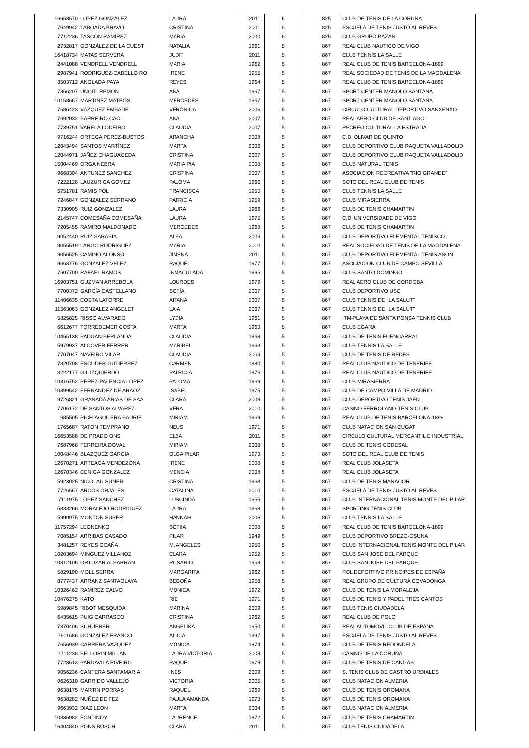| 16653570 | LÓPEZ GONZÁLEZ | LAURA | 2011 | 6 | 825 | CLUB DE TENIS DE LA CORUÑA |
| 7649942 | TABOADA BRAVO | CRISTINA | 2001 | 6 | 825 | ESCUELA DE TENIS JUSTO AL REVES |
| 7712236 | TASCÓN RAMÍREZ | MARÍA | 2000 | 6 | 825 | CLUB GRUPO BAZAN |
| 2732817 | GONZÁLEZ DE LA CUEST | NATALIA | 1961 | 5 | 867 | REAL CLUB NAUTICO DE VIGO |
| 16418734 | MATAS SERVERA | JUDIT | 2011 | 5 | 867 | CLUB TENNIS LA SALLE |
| 2441088 | VENDRELL VENDRELL | MARIA | 1962 | 5 | 867 | REAL CLUB DE TENIS BARCELONA-1899 |
| 2987941 | RODRIGUEZ-CABELLO RO | IRENE | 1955 | 5 | 867 | REAL SOCIEDAD DE TENIS DE LA MAGDALENA |
| 3503712 | ANGLADA PAYA | REYES | 1964 | 5 | 867 | REAL CLUB DE TENIS BARCELONA-1899 |
| 7366207 | UNCITI REMON | ANA | 1967 | 5 | 867 | SPORT CENTER MANOLO SANTANA |
| 10158667 | MARTINEZ MATEOS | MERCEDES | 1967 | 5 | 867 | SPORT CENTER MANOLO SANTANA |
| 7686423 | VÁZQUEZ EMBADE | VERÓNICA | 2006 | 5 | 867 | CIRCULO CULTURAL DEPORTIVO SANXENXO |
| 7692032 | BARREIRO CAO | ANA | 2007 | 5 | 867 | REAL AERO-CLUB DE SANTIAGO |
| 7739751 | VARELA LODEIRO | CLAUDIA | 2007 | 5 | 867 | RECREO CULTURAL LA ESTRADA |
| 9716244 | ORTEGA PEREZ-BUSTOS | ARANCHA | 2008 | 5 | 867 | C.D. OLIVAR DE QUINTO |
| 12043494 | SANTOS MARTÍNEZ | MARTA | 2006 | 5 | 867 | CLUB DEPORTIVO CLUB RAQUETA VALLADOLID |
| 12044971 | JÁÑEZ CHAGUACEDA | CRISTINA | 2007 | 5 | 867 | CLUB DEPORTIVO CLUB RAQUETA VALLADOLID |
| 15004469 | ORGA NEBRA | MARIA PIA | 2008 | 5 | 867 | CLUB NATURAL TENIS |
| 9668304 | ANTUNEZ SANCHEZ | CRISTINA | 2007 | 5 | 867 | ASOCIACION RECREATIVA "RIO GRANDE" |
| 7222128 | LAUZURICA GOMEZ | PALOMA | 1960 | 5 | 867 | SOTO DEL REAL CLUB DE TENIS |
| 5751781 | RAMIS POL | FRANCISCA | 1950 | 5 | 867 | CLUB TENNIS LA SALLE |
| 7246847 | GONZALEZ SERRANO | PATRICIA | 1959 | 5 | 867 | CLUB MIRASIERRA |
| 7330905 | RUIZ GONZALEZ | LAURA | 1966 | 5 | 867 | CLUB DE TENIS CHAMARTIN |
| 2145747 | COMESAÑA COMESAÑA | LAURA | 1975 | 5 | 867 | C.D. UNIVERSIDADE DE VIGO |
| 7205455 | RAMIRO MALDONADO | MERCEDES | 1968 | 5 | 867 | CLUB DE TENIS CHAMARTIN |
| 9052440 | RUIZ SARABIA | ALBA | 2009 | 5 | 867 | CLUB DEPORTIVO ELEMENTAL TENISCO |
| 9055519 | LARGO RODRIGUEZ | MARIA | 2010 | 5 | 867 | REAL SOCIEDAD DE TENIS DE LA MAGDALENA |
| 9056525 | CAMINO ALONSO | JIMENA | 2011 | 5 | 867 | CLUB DEPORTIVO ELEMENTAL TENIS ASON |
| 9668776 | GONZALEZ VELEZ | RAQUEL | 1977 | 5 | 867 | ASOCIACION CLUB DE CAMPO SEVILLA |
| 7607700 | RAFAEL RAMOS | INMACULADA | 1965 | 5 | 867 | CLUB SANTO DOMINGO |
| 16903751 | GUZMAN ARREBOLA | LOURDES | 1979 | 5 | 867 | REAL AERO CLUB DE CORDOBA |
| 7700372 | GARCÍA CASTELLANO | SOFÍA | 2007 | 5 | 867 | CLUB DEPORTIVO USC |
| 11406635 | COSTA LATORRE | AITANA | 2007 | 5 | 867 | CLUB TENNIS DE "LA SALUT" |
| 11563063 | GONZALEZ ANGELET | LAIA | 2007 | 5 | 867 | CLUB TENNIS DE "LA SALUT" |
| 5825825 | RISSO ALVARADO | LYDIA | 1961 | 5 | 867 | ITM-PLAYA DE SANTA PONSA TENNIS CLUB |
| 6612677 | TORREDEMER COSTA | MARTA | 1963 | 5 | 867 | CLUB EGARA |
| 10455138 | PADUAN BERLANDA | CLAUDIA | 1968 | 5 | 867 | CLUB DE TENIS FUENCARRAL |
| 5979937 | ALCOVER FERRER | MARIBEL | 1963 | 5 | 867 | CLUB TENNIS LA SALLE |
| 7707047 | NAVEIRO VILAR | CLAUDIA | 2006 | 5 | 867 | CLUB DE TENIS DE REDES |
| 7820708 | ESCUDER GUTIERREZ | CARMEN | 1980 | 5 | 867 | REAL CLUB NAUTICO DE TENERIFE |
| 8222177 | GIL IZQUIERDO | PATRICIA | 1976 | 5 | 867 | REAL CLUB NAUTICO DE TENERIFE |
| 10316752 | PEREZ-PALENCIA LOPEZ | PALOMA | 1969 | 5 | 867 | CLUB MIRASIERRA |
| 10399542 | FERNANDEZ DE ARAOZ | ISABEL | 1975 | 5 | 867 | CLUB DE CAMPO-VILLA DE MADRID |
| 9726821 | GRANADA ARIAS DE SAA | CLARA | 2009 | 5 | 867 | CLUB DEPORTIVO TENIS JAEN |
| 7706172 | DE SANTOS ALVAREZ | VERA | 2010 | 5 | 867 | CASINO FERROLANO-TENIS CLUB |
| 685505 | PICH-AGUILERA BAURIE | MIRIAM | 1969 | 5 | 867 | REAL CLUB DE TENIS BARCELONA-1899 |
| 1765687 | RATON TEMPRANO | NEUS | 1971 | 5 | 867 | CLUB NATACION SAN CUGAT |
| 16653588 | DE PRADO ONS | ELBA | 2011 | 5 | 867 | CIRCULO CULTURAL MERCANTIL E INDUSTRIAL |
| 7687968 | FERREIRA DOVAL | MIRIAM | 2008 | 5 | 867 | CLUB DE TENIS CODESAL |
| 10048446 | BLAZQUEZ GARCIA | OLGA PILAR | 1973 | 5 | 867 | SOTO DEL REAL CLUB DE TENIS |
| 12670271 | ARTEAGA MENDEZONA | IRENE | 2008 | 5 | 867 | REAL CLUB JOLASETA |
| 12670346 | CENIGA GONZALEZ | MENCIA | 2008 | 5 | 867 | REAL CLUB JOLASETA |
| 5923025 | NICOLAU SUÑER | CRISTINA | 1968 | 5 | 867 | CLUB DE TENIS MANACOR |
| 7726667 | ARCOS ORJALES | CATALINA | 2010 | 5 | 867 | ESCUELA DE TENIS JUSTO AL REVES |
| 7111975 | LOPEZ SANCHEZ | LUSCINDA | 1956 | 5 | 867 | CLUB INTERNACIONAL TENIS MONTE DEL PILAR |
| 5833266 | MORALEJO RODRIGUEZ | LAURA | 1968 | 5 | 867 | SPORTING TENIS CLUB |
| 5990975 | MONTON SUPER | HANNAH | 2006 | 5 | 867 | CLUB TENNIS LA SALLE |
| 11757294 | LEONENKO | SOFIIA | 2008 | 5 | 867 | REAL CLUB DE TENIS BARCELONA-1899 |
| 7085154 | ARRIBAS CASADO | PILAR | 1949 | 5 | 867 | CLUB DEPORTIVO BREZO-OSUNA |
| 3481257 | REYES OCAÑA | M. ANGELES | 1950 | 5 | 867 | CLUB INTERNACIONAL TENIS MONTE DEL PILAR |
| 10203694 | MINGUEZ VILLAHOZ | CLARA | 1952 | 5 | 867 | CLUB SAN JOSE DEL PARQUE |
| 10312106 | ORTUZAR ALBARRAN | ROSARIO | 1953 | 5 | 867 | CLUB SAN JOSE DEL PARQUE |
| 5829190 | MOLL SERRA | MARGARITA | 1962 | 5 | 867 | POLIDEPORTIVO PRINCIPES DE ESPAÑA |
| 8777437 | ARRANZ SANTAOLAYA | BEGOÑA | 1958 | 5 | 867 | REAL GRUPO DE CULTURA COVADONGA |
| 10326462 | RAMIREZ CALVO | MONICA | 1972 | 5 | 867 | CLUB DE TENIS LA MORALEJA |
| 10476275 | KATO | RIE | 1971 | 5 | 867 | CLUB DE TENIS Y PADEL TRES CANTOS |
| 5989845 | RIBOT MESQUIDA | MARINA | 2009 | 5 | 867 | CLUB TENIS CIUDADELA |
| 6435615 | PUIG CARRASCO | CRISTINA | 1962 | 5 | 867 | REAL CLUB DE POLO |
| 7370406 | SCHUERER | ANGELIKA | 1950 | 5 | 867 | REAL AUTOMOVIL CLUB DE ESPAÑA |
| 7611686 | GONZALEZ FRANCO | ALICIA | 1997 | 5 | 867 | ESCUELA DE TENIS JUSTO AL REVES |
| 7656939 | CARRERA VAZQUEZ | MONICA | 1974 | 5 | 867 | CLUB DE TENIS REDONDELA |
| 7711238 | BELLORIN MILLAN | LAURA VICTORIA | 2008 | 5 | 867 | CASINO DE LA CORUÑA |
| 7728613 | PARDAVILA RIVEIRO | RAQUEL | 1979 | 5 | 867 | CLUB DE TENIS DE CANGAS |
| 9056236 | CANTERA SANTAMARIA | INES | 2009 | 5 | 867 | S. TENIS CLUB DE CASTRO URDIALES |
| 9626310 | GARRIDO VALLEJO | VICTORIA | 2005 | 5 | 867 | CLUB NATACION ALMERIA |
| 9638175 | MARTIN PORRAS | RAQUEL | 1969 | 5 | 867 | CLUB DE TENIS OROMANA |
| 9638282 | NUÑEZ DE FEZ | PAULA AMANDA | 1973 | 5 | 867 | CLUB DE TENIS OROMANA |
| 9663932 | DIAZ LEON | MARTA | 2004 | 5 | 867 | CLUB NATACION ALMERIA |
| 10336982 | FONTINOY | LAURENCE | 1972 | 5 | 867 | CLUB DE TENIS CHAMARTIN |
| 16404840 | PONS BOSCH | CLARA | 2011 | 5 | 867 | CLUB TENIS CIUDADELA |